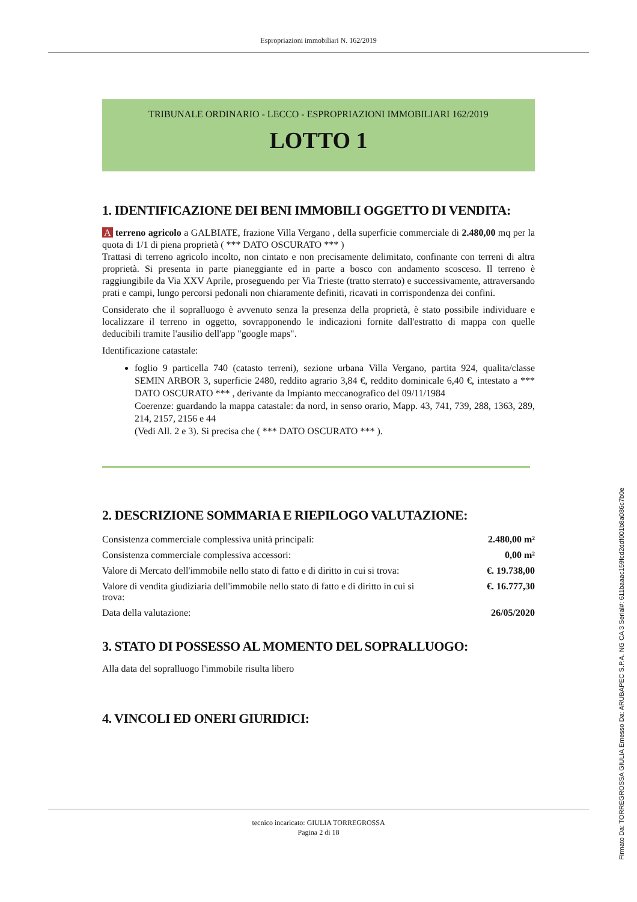Espropriazioni immobiliari N. 162/2019
TRIBUNALE ORDINARIO - LECCO - ESPROPRIAZIONI IMMOBILIARI 162/2019
LOTTO 1
1. IDENTIFICAZIONE DEI BENI IMMOBILI OGGETTO DI VENDITA:
A terreno agricolo a GALBIATE, frazione Villa Vergano , della superficie commerciale di 2.480,00 mq per la quota di 1/1 di piena proprietà ( *** DATO OSCURATO *** )
Trattasi di terreno agricolo incolto, non cintato e non precisamente delimitato, confinante con terreni di altra proprietà. Si presenta in parte pianeggiante ed in parte a bosco con andamento scosceso. Il terreno è raggiungibile da Via XXV Aprile, proseguendo per Via Trieste (tratto sterrato) e successivamente, attraversando prati e campi, lungo percorsi pedonali non chiaramente definiti, ricavati in corrispondenza dei confini.
Considerato che il sopralluogo è avvenuto senza la presenza della proprietà, è stato possibile individuare e localizzare il terreno in oggetto, sovrapponendo le indicazioni fornite dall'estratto di mappa con quelle deducibili tramite l'ausilio dell'app "google maps".
Identificazione catastale:
foglio 9 particella 740 (catasto terreni), sezione urbana Villa Vergano, partita 924, qualita/classe SEMIN ARBOR 3, superficie 2480, reddito agrario 3,84 €, reddito dominicale 6,40 €, intestato a *** DATO OSCURATO *** , derivante da Impianto meccanografico del 09/11/1984
Coerenze: guardando la mappa catastale: da nord, in senso orario, Mapp. 43, 741, 739, 288, 1363, 289, 214, 2157, 2156 e 44
(Vedi All. 2 e 3). Si precisa che ( *** DATO OSCURATO *** ).
2. DESCRIZIONE SOMMARIA E RIEPILOGO VALUTAZIONE:
| Consistenza commerciale complessiva unità principali: | 2.480,00 m² |
| Consistenza commerciale complessiva accessori: | 0,00 m² |
| Valore di Mercato dell'immobile nello stato di fatto e di diritto in cui si trova: | €. 19.738,00 |
| Valore di vendita giudiziaria dell'immobile nello stato di fatto e di diritto in cui si trova: | €. 16.777,30 |
| Data della valutazione: | 26/05/2020 |
3. STATO DI POSSESSO AL MOMENTO DEL SOPRALLUOGO:
Alla data del sopralluogo l'immobile risulta libero
4. VINCOLI ED ONERI GIURIDICI:
tecnico incaricato: GIULIA TORREGROSSA
Pagina 2 di 18
Firmato Da: TORREGROSSA GIULIA Emesso Da: ARUBAPEC S.P.A. NG CA 3 Serial#: 611baaac159fcd2ddf001b8a086c7b0e